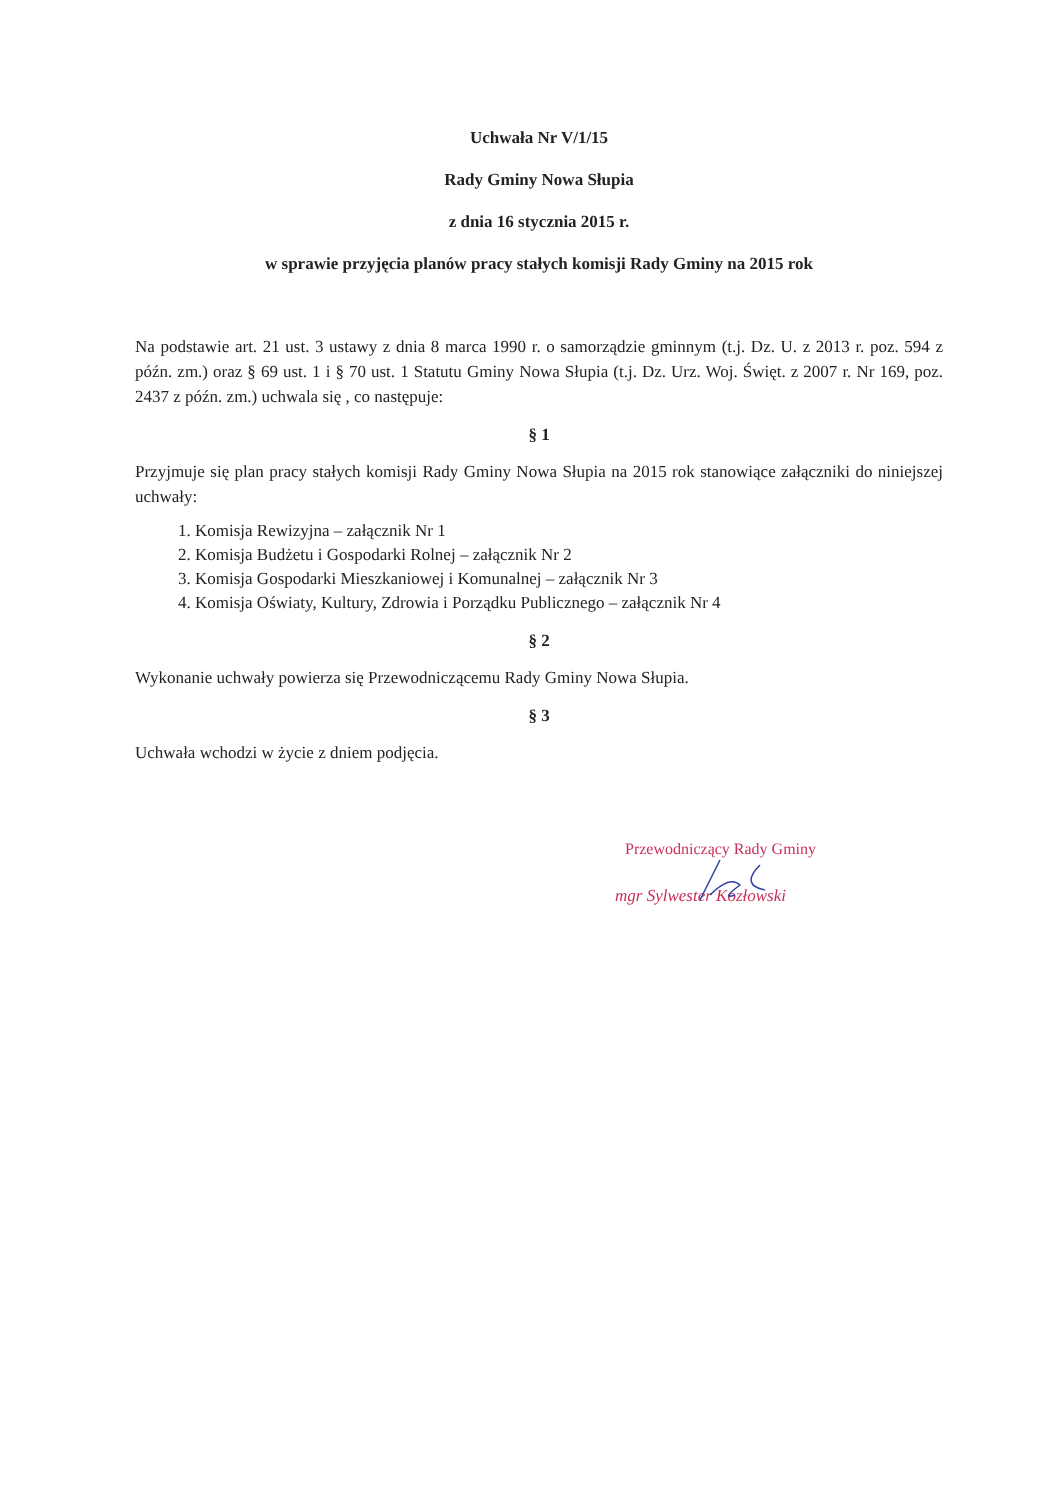Uchwała Nr V/1/15
Rady Gminy Nowa Słupia
z dnia 16 stycznia 2015 r.
w sprawie przyjęcia planów pracy stałych komisji Rady Gminy na 2015 rok
Na podstawie art. 21 ust. 3 ustawy z dnia 8 marca 1990 r. o samorządzie gminnym (t.j. Dz. U. z 2013 r. poz. 594 z późn. zm.) oraz § 69 ust. 1 i § 70 ust. 1 Statutu Gminy Nowa Słupia (t.j. Dz. Urz. Woj. Święt. z 2007 r. Nr 169, poz. 2437 z późn. zm.) uchwala się , co następuje:
§ 1
Przyjmuje się plan pracy stałych komisji Rady Gminy Nowa Słupia na 2015 rok stanowiące załączniki do niniejszej uchwały:
1. Komisja Rewizyjna – załącznik Nr 1
2. Komisja Budżetu i Gospodarki Rolnej – załącznik Nr 2
3. Komisja Gospodarki Mieszkaniowej i Komunalnej – załącznik Nr 3
4. Komisja Oświaty, Kultury, Zdrowia i Porządku Publicznego – załącznik Nr 4
§ 2
Wykonanie uchwały powierza się Przewodniczącemu Rady Gminy Nowa Słupia.
§ 3
Uchwała wchodzi w życie z dniem podjęcia.
Przewodniczący Rady Gminy
mgr Sylwester Kozłowski